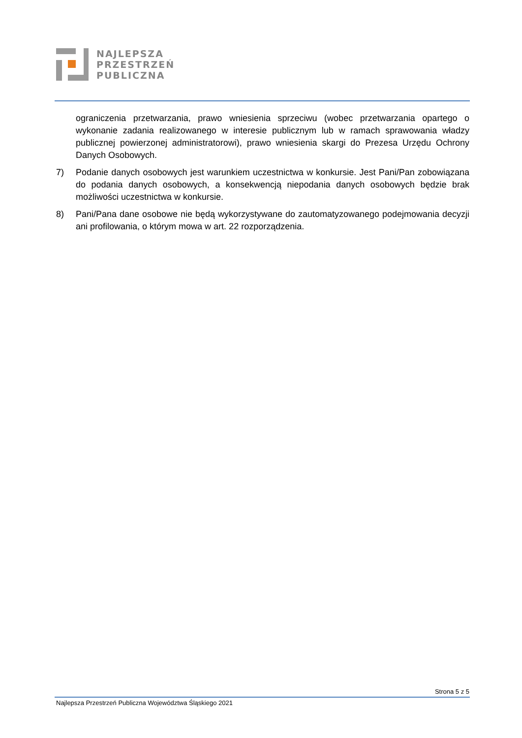NAJLEPSZA
PRZESTRZEŃ
PUBLICZNA
ograniczenia przetwarzania, prawo wniesienia sprzeciwu (wobec przetwarzania opartego o wykonanie zadania realizowanego w interesie publicznym lub w ramach sprawowania władzy publicznej powierzonej administratorowi), prawo wniesienia skargi do Prezesa Urzędu Ochrony Danych Osobowych.
7) Podanie danych osobowych jest warunkiem uczestnictwa w konkursie. Jest Pani/Pan zobowiązana do podania danych osobowych, a konsekwencją niepodania danych osobowych będzie brak możliwości uczestnictwa w konkursie.
8) Pani/Pana dane osobowe nie będą wykorzystywane do zautomatyzowanego podejmowania decyzji ani profilowania, o którym mowa w art. 22 rozporządzenia.
Strona 5 z 5
Najlepsza Przestrzeń Publiczna Województwa Śląskiego 2021